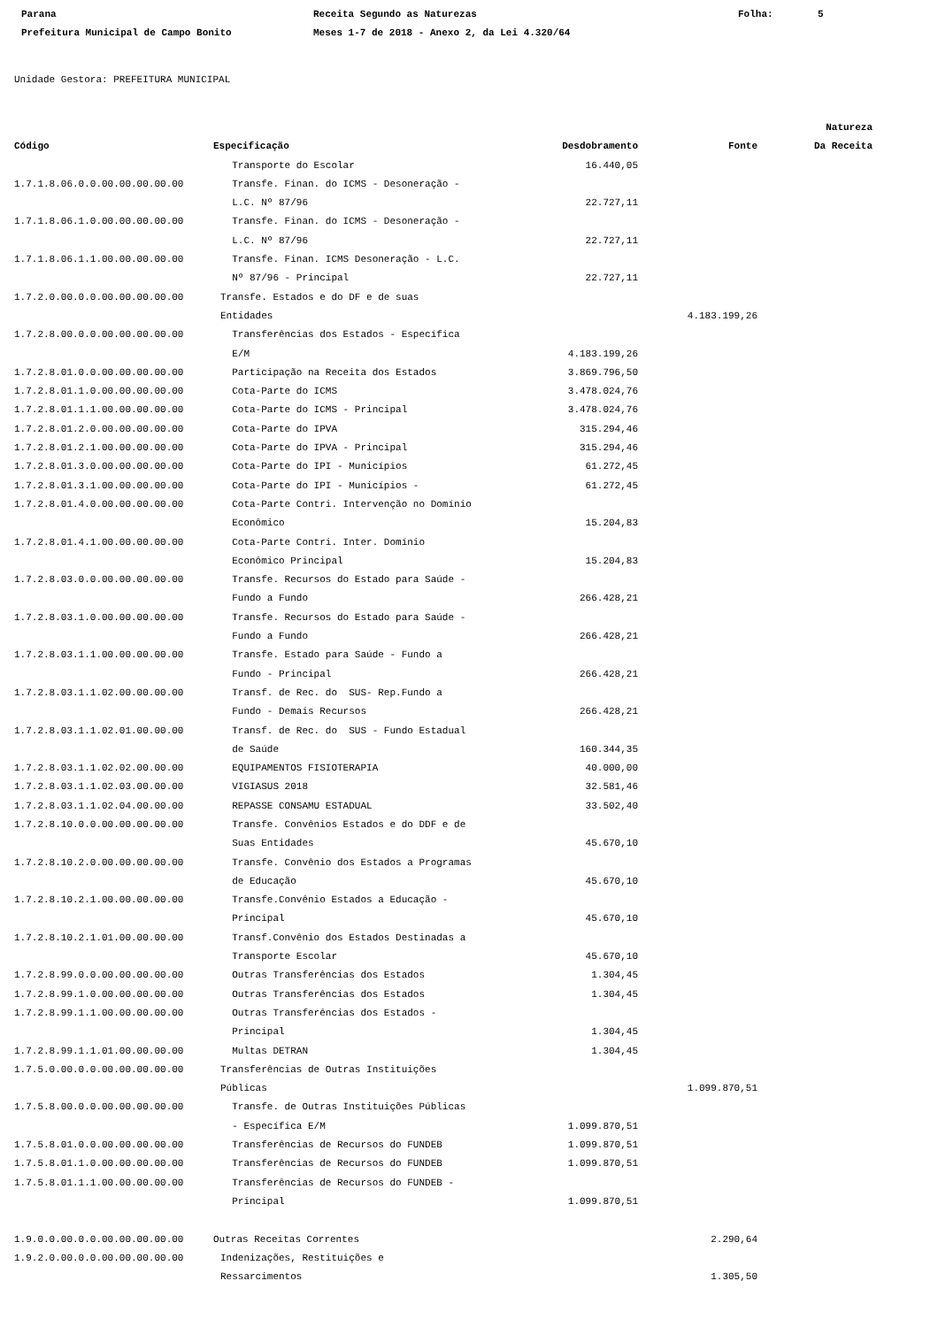Parana Receita Segundo as Naturezas Folha: 5 Prefeitura Municipal de Campo Bonito Meses 1-7 de 2018 - Anexo 2, da Lei 4.320/64
Unidade Gestora: PREFEITURA MUNICIPAL
| | | | | Natureza |
| --- | --- | --- | --- | --- |
| Código | Especificação | Desdobramento | Fonte | Da Receita |
| | Transporte do Escolar | 16.440,05 | | |
| 1.7.1.8.06.0.0.00.00.00.00.00 | Transfe. Finan. do ICMS - Desoneração - L.C. Nº 87/96 | 22.727,11 | | |
| 1.7.1.8.06.1.0.00.00.00.00.00 | Transfe. Finan. do ICMS - Desoneração - L.C. Nº 87/96 | 22.727,11 | | |
| 1.7.1.8.06.1.1.00.00.00.00.00 | Transfe. Finan. ICMS Desoneração - L.C. Nº 87/96 - Principal | 22.727,11 | | |
| 1.7.2.0.00.0.0.00.00.00.00.00 | Transfe. Estados e do DF e de suas Entidades | | 4.183.199,26 | |
| 1.7.2.8.00.0.0.00.00.00.00.00 | Transferências dos Estados - Específica E/M | 4.183.199,26 | | |
| 1.7.2.8.01.0.0.00.00.00.00.00 | Participação na Receita dos Estados | 3.869.796,50 | | |
| 1.7.2.8.01.1.0.00.00.00.00.00 | Cota-Parte do ICMS | 3.478.024,76 | | |
| 1.7.2.8.01.1.1.00.00.00.00.00 | Cota-Parte do ICMS - Principal | 3.478.024,76 | | |
| 1.7.2.8.01.2.0.00.00.00.00.00 | Cota-Parte do IPVA | 315.294,46 | | |
| 1.7.2.8.01.2.1.00.00.00.00.00 | Cota-Parte do IPVA - Principal | 315.294,46 | | |
| 1.7.2.8.01.3.0.00.00.00.00.00 | Cota-Parte do IPI - Municípios | 61.272,45 | | |
| 1.7.2.8.01.3.1.00.00.00.00.00 | Cota-Parte do IPI - Municípios - | 61.272,45 | | |
| 1.7.2.8.01.4.0.00.00.00.00.00 | Cota-Parte Contri. Intervenção no Domínio Econômico | 15.204,83 | | |
| 1.7.2.8.01.4.1.00.00.00.00.00 | Cota-Parte Contri. Inter. Domínio Econômico Principal | 15.204,83 | | |
| 1.7.2.8.03.0.0.00.00.00.00.00 | Transfe. Recursos do Estado para Saúde - Fundo a Fundo | 266.428,21 | | |
| 1.7.2.8.03.1.0.00.00.00.00.00 | Transfe. Recursos do Estado para Saúde - Fundo a Fundo | 266.428,21 | | |
| 1.7.2.8.03.1.1.00.00.00.00.00 | Transfe. Estado para Saúde - Fundo a Fundo - Principal | 266.428,21 | | |
| 1.7.2.8.03.1.1.02.00.00.00.00 | Transf. de Rec. do SUS- Rep.Fundo a Fundo - Demais Recursos | 266.428,21 | | |
| 1.7.2.8.03.1.1.02.01.00.00.00 | Transf. de Rec. do SUS - Fundo Estadual de Saúde | 160.344,35 | | |
| 1.7.2.8.03.1.1.02.02.00.00.00 | EQUIPAMENTOS FISIOTERAPIA | 40.000,00 | | |
| 1.7.2.8.03.1.1.02.03.00.00.00 | VIGIASUS 2018 | 32.581,46 | | |
| 1.7.2.8.03.1.1.02.04.00.00.00 | REPASSE CONSAMU ESTADUAL | 33.502,40 | | |
| 1.7.2.8.10.0.0.00.00.00.00.00 | Transfe. Convênios Estados e do DDF e de Suas Entidades | 45.670,10 | | |
| 1.7.2.8.10.2.0.00.00.00.00.00 | Transfe. Convênio dos Estados a Programas de Educação | 45.670,10 | | |
| 1.7.2.8.10.2.1.00.00.00.00.00 | Transfe.Convênio Estados a Educação - Principal | 45.670,10 | | |
| 1.7.2.8.10.2.1.01.00.00.00.00 | Transf.Convênio dos Estados Destinadas a Transporte Escolar | 45.670,10 | | |
| 1.7.2.8.99.0.0.00.00.00.00.00 | Outras Transferências dos Estados | 1.304,45 | | |
| 1.7.2.8.99.1.0.00.00.00.00.00 | Outras Transferências dos Estados | 1.304,45 | | |
| 1.7.2.8.99.1.1.00.00.00.00.00 | Outras Transferências dos Estados - Principal | 1.304,45 | | |
| 1.7.2.8.99.1.1.01.00.00.00.00 | Multas DETRAN | 1.304,45 | | |
| 1.7.5.0.00.0.0.00.00.00.00.00 | Transferências de Outras Instituições Públicas | | 1.099.870,51 | |
| 1.7.5.8.00.0.0.00.00.00.00.00 | Transfe. de Outras Instituições Públicas - Específica E/M | 1.099.870,51 | | |
| 1.7.5.8.01.0.0.00.00.00.00.00 | Transferências de Recursos do FUNDEB | 1.099.870,51 | | |
| 1.7.5.8.01.1.0.00.00.00.00.00 | Transferências de Recursos do FUNDEB | 1.099.870,51 | | |
| 1.7.5.8.01.1.1.00.00.00.00.00 | Transferências de Recursos do FUNDEB - Principal | 1.099.870,51 | | |
| 1.9.0.0.00.0.0.00.00.00.00.00 | Outras Receitas Correntes | | 2.290,64 | |
| 1.9.2.0.00.0.0.00.00.00.00.00 | Indenizações, Restituições e Ressarcimentos | | 1.305,50 | |